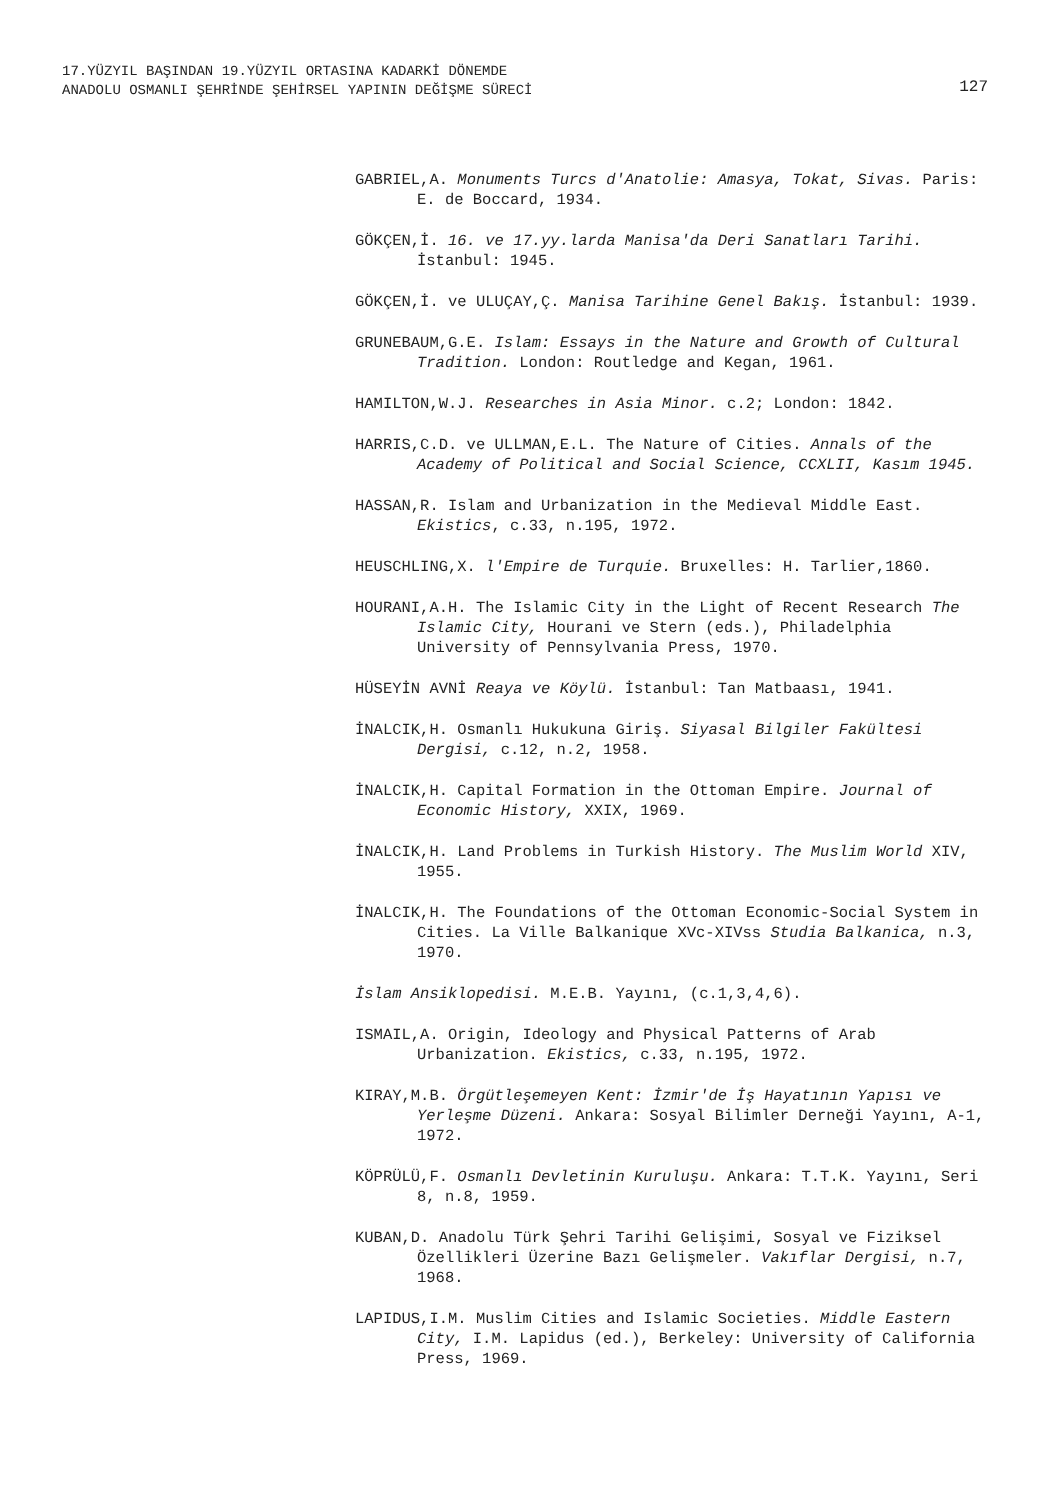17.YÜZYIL BAŞINDAN 19.YÜZYIL ORTASINA KADARKİ DÖNEMDE
ANADOLU OSMANLI ŞEHRİNDE ŞEHİRSEL YAPININ DEĞİŞME SÜRECİ
127
GABRIEL,A. Monuments Turcs d'Anatolie: Amasya, Tokat, Sivas. Paris: E. de Boccard, 1934.
GÖKÇEN,İ. 16. ve 17.yy.larda Manisa'da Deri Sanatları Tarihi. İstanbul: 1945.
GÖKÇEN,İ. ve ULUÇAY,Ç. Manisa Tarihine Genel Bakış. İstanbul: 1939.
GRUNEBAUM,G.E. Islam: Essays in the Nature and Growth of Cultural Tradition. London: Routledge and Kegan, 1961.
HAMILTON,W.J. Researches in Asia Minor. c.2; London: 1842.
HARRIS,C.D. ve ULLMAN,E.L. The Nature of Cities. Annals of the Academy of Political and Social Science, CCXLII, Kasım 1945.
HASSAN,R. Islam and Urbanization in the Medieval Middle East. Ekistics, c.33, n.195, 1972.
HEUSCHLING,X. l'Empire de Turquie. Bruxelles: H. Tarlier,1860.
HOURANI,A.H. The Islamic City in the Light of Recent Research The Islamic City, Hourani ve Stern (eds.), Philadelphia University of Pennsylvania Press, 1970.
HÜSEYİN AVNİ Reaya ve Köylü. İstanbul: Tan Matbaası, 1941.
İNALCIK,H. Osmanlı Hukukuna Giriş. Siyasal Bilgiler Fakültesi Dergisi, c.12, n.2, 1958.
İNALCIK,H. Capital Formation in the Ottoman Empire. Journal of Economic History, XXIX, 1969.
İNALCIK,H. Land Problems in Turkish History. The Muslim World XIV, 1955.
İNALCIK,H. The Foundations of the Ottoman Economic-Social System in Cities. La Ville Balkanique XVc-XIVss Studia Balkanica, n.3, 1970.
İslam Ansiklopedisi. M.E.B. Yayını, (c.1,3,4,6).
ISMAIL,A. Origin, Ideology and Physical Patterns of Arab Urbanization. Ekistics, c.33, n.195, 1972.
KIRAY,M.B. Örgütleşemeyen Kent: İzmir'de İş Hayatının Yapısı ve Yerleşme Düzeni. Ankara: Sosyal Bilimler Derneği Yayını, A-1, 1972.
KÖPRÜLÜ,F. Osmanlı Devletinin Kuruluşu. Ankara: T.T.K. Yayını, Seri 8, n.8, 1959.
KUBAN,D. Anadolu Türk Şehri Tarihi Gelişimi, Sosyal ve Fiziksel Özellikleri Üzerine Bazı Gelişmeler. Vakıflar Dergisi, n.7, 1968.
LAPIDUS,I.M. Muslim Cities and Islamic Societies. Middle Eastern City, I.M. Lapidus (ed.), Berkeley: University of California Press, 1969.